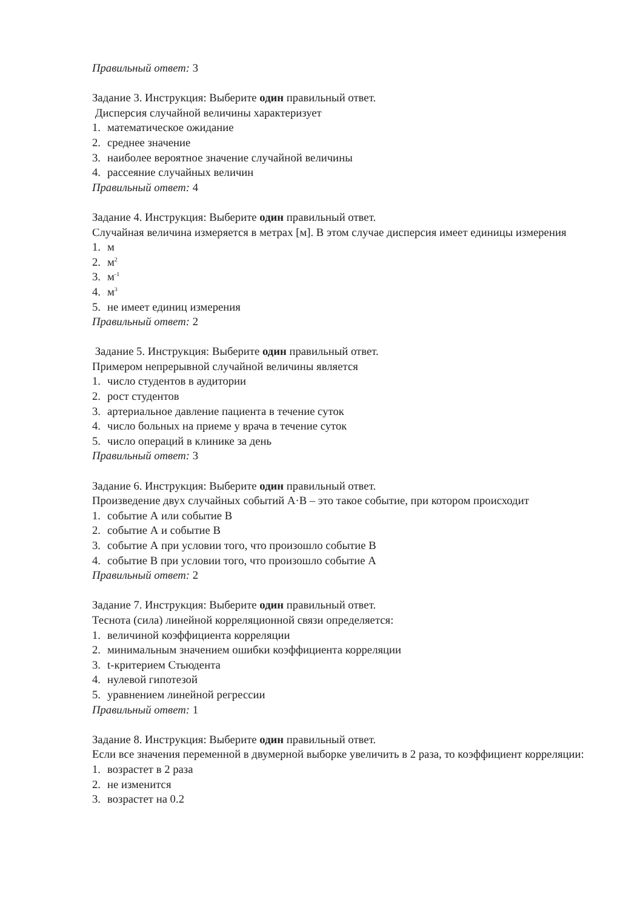Правильный ответ: 3
Задание 3. Инструкция: Выберите один правильный ответ.
Дисперсия случайной величины характеризует
1. математическое ожидание
2. среднее значение
3. наиболее вероятное значение случайной величины
4. рассеяние случайных величин
Правильный ответ: 4
Задание 4. Инструкция: Выберите один правильный ответ.
Случайная величина измеряется в метрах [м]. В этом случае дисперсия имеет единицы измерения
1. м
2. м<sup>2</sup>
3. м<sup>-1</sup>
4. м<sup>3</sup>
5. не имеет единиц измерения
Правильный ответ: 2
Задание 5. Инструкция: Выберите один правильный ответ.
Примером непрерывной случайной величины является
1. число студентов в аудитории
2. рост студентов
3. артериальное давление пациента в течение суток
4. число больных на приеме у врача в течение суток
5. число операций в клинике за день
Правильный ответ: 3
Задание 6. Инструкция: Выберите один правильный ответ.
Произведение двух случайных событий А·В – это такое событие, при котором происходит
1. событие А или событие В
2. событие А и событие В
3. событие А при условии того, что произошло событие В
4. событие В при условии того, что произошло событие А
Правильный ответ: 2
Задание 7. Инструкция: Выберите один правильный ответ.
Теснота (сила) линейной корреляционной связи определяется:
1. величиной коэффициента корреляции
2. минимальным значением ошибки коэффициента корреляции
3. t-критерием Стьюдента
4. нулевой гипотезой
5. уравнением линейной регрессии
Правильный ответ: 1
Задание 8. Инструкция: Выберите один правильный ответ.
Если все значения переменной в двумерной выборке увеличить в 2 раза, то коэффициент корреляции:
1. возрастет в 2 раза
2. не изменится
3. возрастет на 0.2